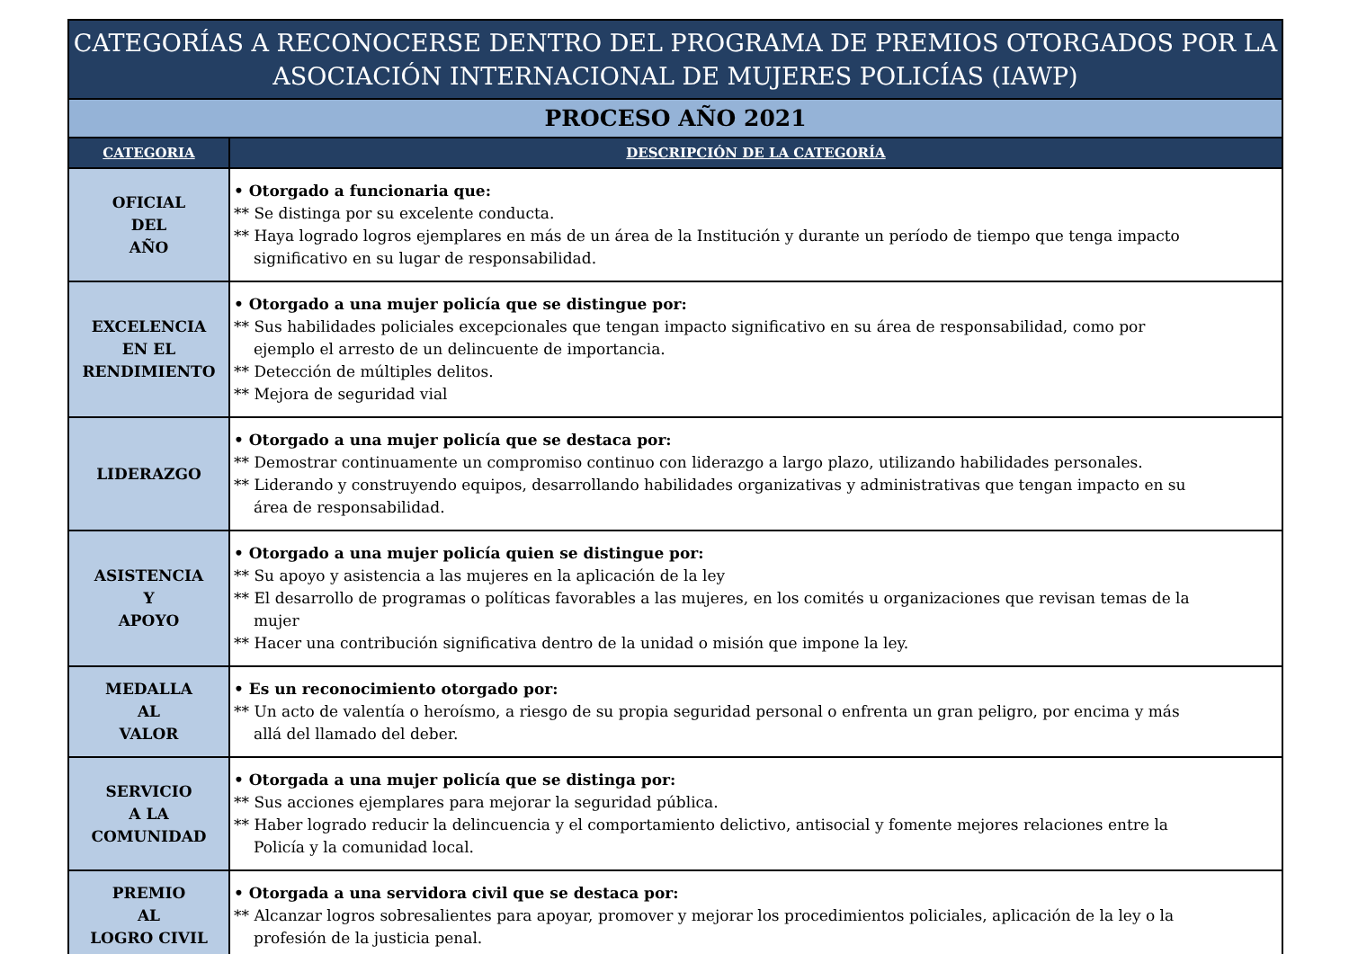| CATEGORÍAS A RECONOCERSE DENTRO DEL PROGRAMA DE PREMIOS OTORGADOS POR LA ASOCIACIÓN INTERNACIONAL DE MUJERES POLICÍAS (IAWP) | |
| --- | --- |
| PROCESO AÑO 2021 | |
| CATEGORIA | DESCRIPCIÓN DE LA CATEGORÍA |
| OFICIAL DEL AÑO | • Otorgado a funcionaria que: ** Se distinga por su excelente conducta. ** Haya logrado logros ejemplares en más de un área de la Institución y durante un período de tiempo que tenga impacto significativo en su lugar de responsabilidad. |
| EXCELENCIA EN EL RENDIMIENTO | • Otorgado a una mujer policía que se distingue por: ** Sus habilidades policiales excepcionales que tengan impacto significativo en su área de responsabilidad, como por ejemplo el arresto de un delincuente de importancia. ** Detección de múltiples delitos. ** Mejora de seguridad vial |
| LIDERAZGO | • Otorgado a una mujer policía que se destaca por: ** Demostrar continuamente un compromiso continuo con liderazgo a largo plazo, utilizando habilidades personales. ** Liderando y construyendo equipos, desarrollando habilidades organizativas y administrativas que tengan impacto en su área de responsabilidad. |
| ASISTENCIA Y APOYO | • Otorgado a una mujer policía quien se distingue por: ** Su apoyo y asistencia a las mujeres en la aplicación de la ley ** El desarrollo de programas o políticas favorables a las mujeres, en los comités u organizaciones que revisan temas de la mujer ** Hacer una contribución significativa dentro de la unidad o misión que impone la ley. |
| MEDALLA AL VALOR | • Es un reconocimiento otorgado por: ** Un acto de valentía o heroísmo, a riesgo de su propia seguridad personal o enfrenta un gran peligro, por encima y más allá del llamado del deber. |
| SERVICIO A LA COMUNIDAD | • Otorgada a una mujer policía que se distinga por: ** Sus acciones ejemplares para mejorar la seguridad pública. ** Haber logrado reducir la delincuencia y el comportamiento delictivo, antisocial y fomente mejores relaciones entre la Policía y la comunidad local. |
| PREMIO AL LOGRO CIVIL | • Otorgada a una servidora civil que se destaca por: ** Alcanzar logros sobresalientes para apoyar, promover y mejorar los procedimientos policiales, aplicación de la ley o la profesión de la justicia penal. |